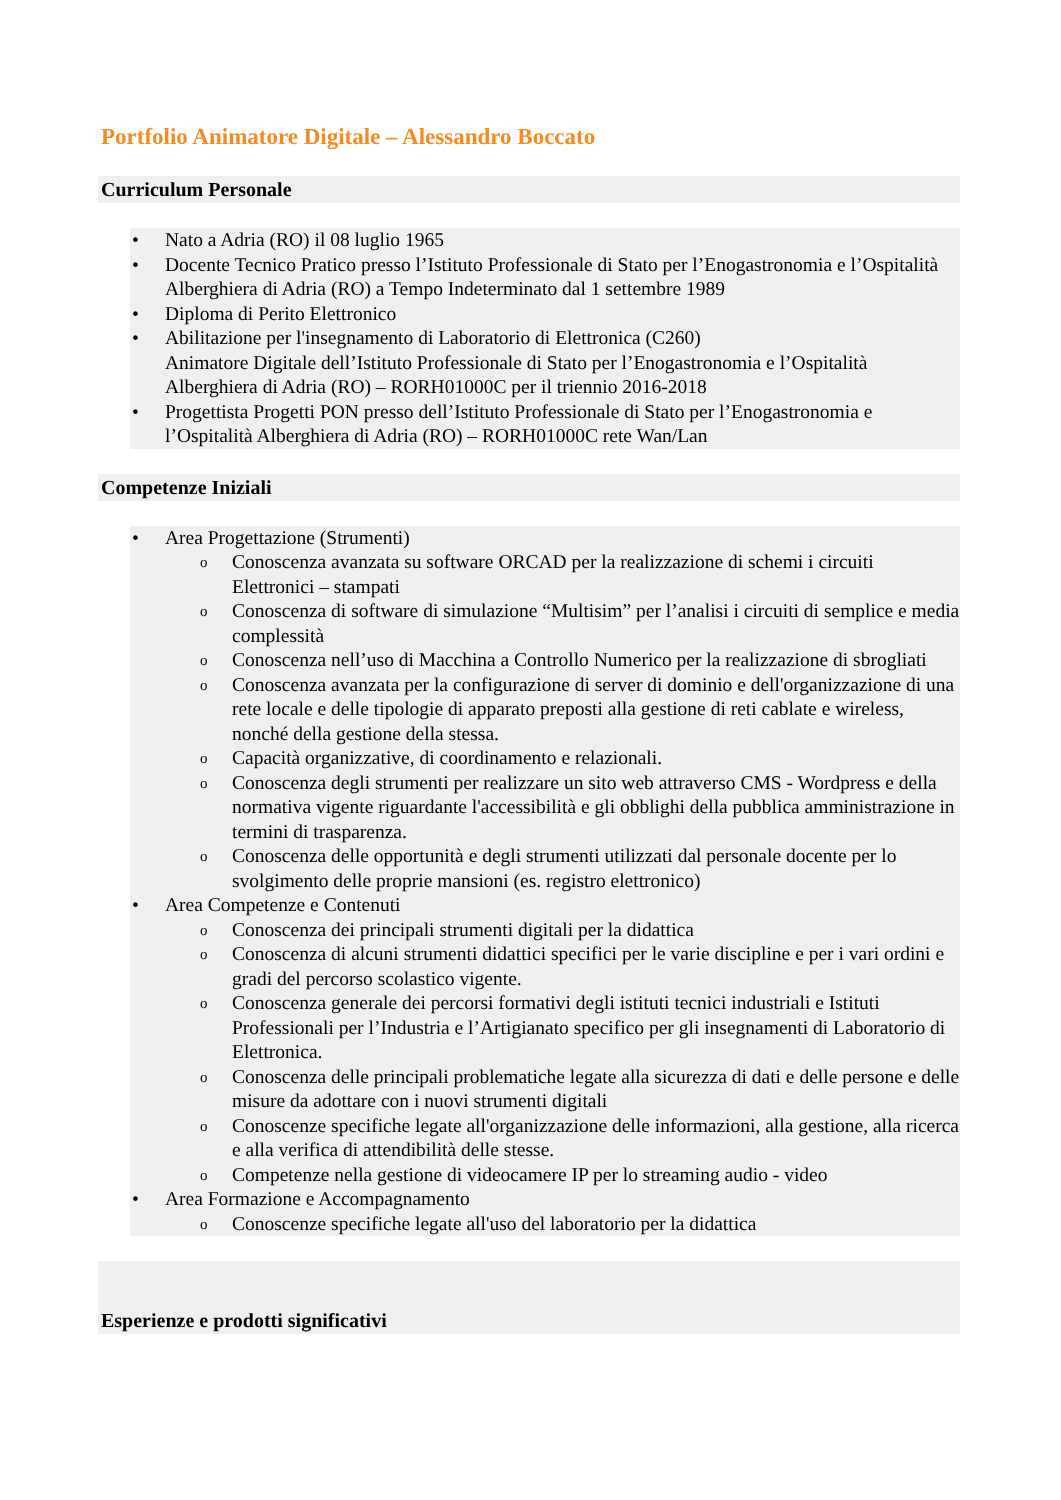Portfolio Animatore Digitale – Alessandro Boccato
Curriculum Personale
• Nato a Adria (RO) il 08 luglio 1965
• Docente Tecnico Pratico presso l’Istituto Professionale di Stato per l’Enogastronomia e l’Ospitalità Alberghiera di Adria (RO) a Tempo Indeterminato dal 1 settembre 1989
• Diploma di Perito Elettronico
• Abilitazione per l'insegnamento di Laboratorio di Elettronica (C260)
Animatore Digitale dell’Istituto Professionale di Stato per l’Enogastronomia e l’Ospitalità Alberghiera di Adria (RO) – RORH01000C per il triennio 2016-2018
• Progettista Progetti PON presso dell’Istituto Professionale di Stato per l’Enogastronomia e l’Ospitalità Alberghiera di Adria (RO) – RORH01000C rete Wan/Lan
Competenze Iniziali
• Area Progettazione (Strumenti)
o Conoscenza avanzata su software ORCAD per la realizzazione di schemi i circuiti Elettronici – stampati
o Conoscenza di software di simulazione “Multisim” per l’analisi i circuiti di semplice e media complessità
o Conoscenza nell’uso di Macchina a Controllo Numerico per la realizzazione di sbrogliati
o Conoscenza avanzata per la configurazione di server di dominio e dell'organizzazione di una rete locale e delle tipologie di apparato preposti alla gestione di reti cablate e wireless, nonché della gestione della stessa.
o Capacità organizzative, di coordinamento e relazionali.
o Conoscenza degli strumenti per realizzare un sito web attraverso CMS - Wordpress e della normativa vigente riguardante l'accessibilità e gli obblighi della pubblica amministrazione in termini di trasparenza.
o Conoscenza delle opportunità e degli strumenti utilizzati dal personale docente per lo svolgimento delle proprie mansioni (es. registro elettronico)
• Area Competenze e Contenuti
o Conoscenza dei principali strumenti digitali per la didattica
o Conoscenza di alcuni strumenti didattici specifici per le varie discipline e per i vari ordini e gradi del percorso scolastico vigente.
o Conoscenza generale dei percorsi formativi degli istituti tecnici industriali e Istituti Professionali per l’Industria e l’Artigianato specifico per gli insegnamenti di Laboratorio di Elettronica.
o Conoscenza delle principali problematiche legate alla sicurezza di dati e delle persone e delle misure da adottare con i nuovi strumenti digitali
o Conoscenze specifiche legate all'organizzazione delle informazioni, alla gestione, alla ricerca e alla verifica di attendibilità delle stesse.
o Competenze nella gestione di videocamere IP per lo streaming audio - video
• Area Formazione e Accompagnamento
o Conoscenze specifiche legate all'uso del laboratorio per la didattica
Esperienze e prodotti significativi